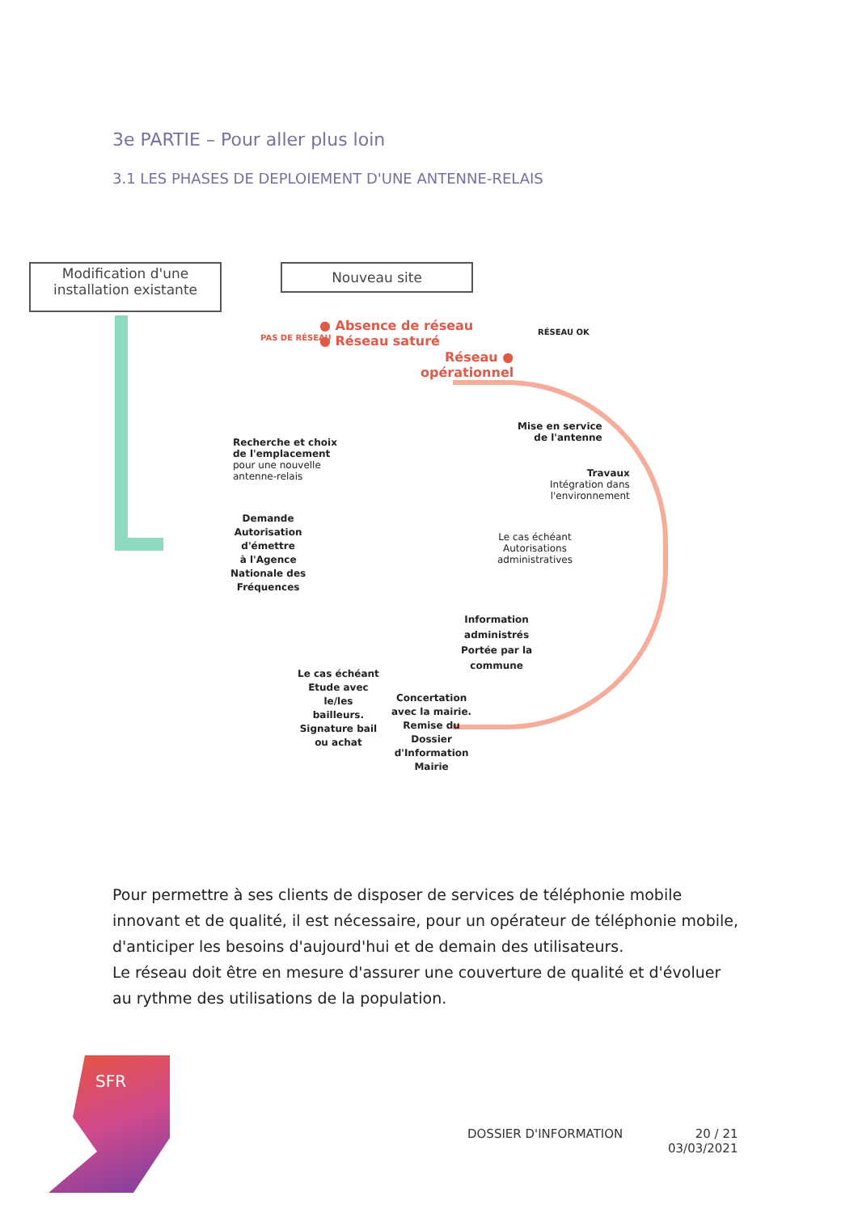3e PARTIE – Pour aller plus loin
3.1 LES PHASES DE DEPLOIEMENT D'UNE ANTENNE-RELAIS
Modification d'une
installation existante
Nouveau site
PAS DE RÉSEAU
● Absence de réseau
● Réseau saturé
Réseau ●
opérationnel
RÉSEAU OK
Recherche et choix
de l'emplacement
pour une nouvelle
antenne-relais
Mise en service
de l'antenne
Travaux
Intégration dans
l'environnement
Demande
Autorisation
d'émettre
à l'Agence
Nationale des
Fréquences
Le cas échéant
Autorisations
administratives
Information
administrés
Portée par la
commune
Le cas échéant
Etude avec
le/les
bailleurs.
Signature bail
ou achat
Concertation
avec la mairie.
Remise du
Dossier
d'Information
Mairie
Pour permettre à ses clients de disposer de services de téléphonie mobile innovant et de qualité, il est nécessaire, pour un opérateur de téléphonie mobile, d'anticiper les besoins d'aujourd'hui et de demain des utilisateurs.
Le réseau doit être en mesure d'assurer une couverture de qualité et d'évoluer au rythme des utilisations de la population.
SFR
DOSSIER D'INFORMATION
20 / 21
03/03/2021